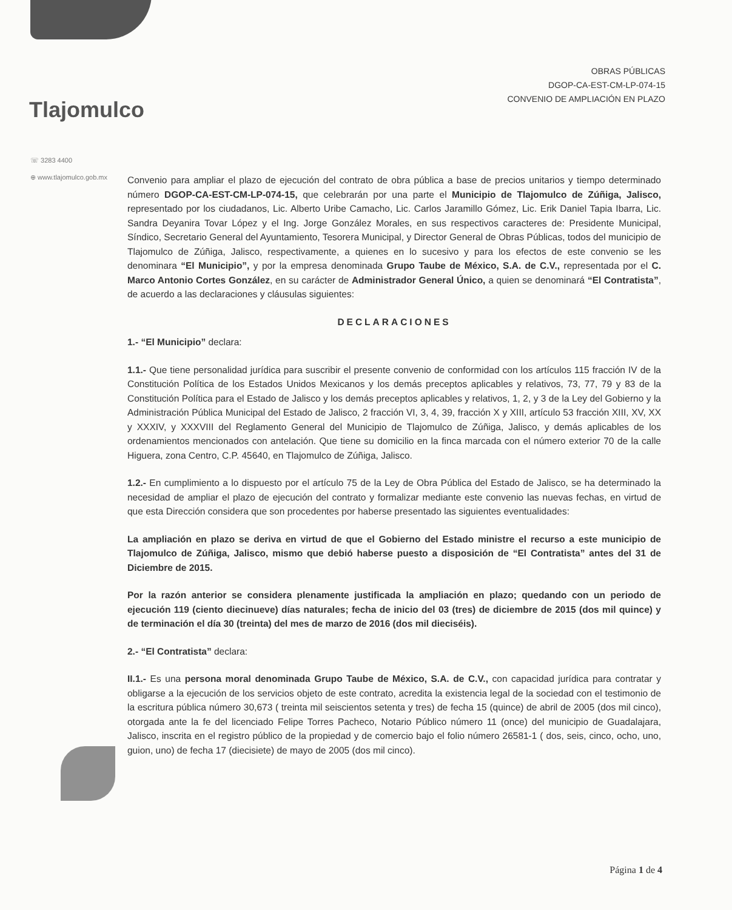OBRAS PÚBLICAS
DGOP-CA-EST-CM-LP-074-15
CONVENIO DE AMPLIACIÓN EN PLAZO
Tlajomulco
☏ 3283 4400
⊕ www.tlajomulco.gob.mx
Convenio para ampliar el plazo de ejecución del contrato de obra pública a base de precios unitarios y tiempo determinado número DGOP-CA-EST-CM-LP-074-15, que celebrarán por una parte el Municipio de Tlajomulco de Zúñiga, Jalisco, representado por los ciudadanos, Lic. Alberto Uribe Camacho, Lic. Carlos Jaramillo Gómez, Lic. Erik Daniel Tapia Ibarra, Lic. Sandra Deyanira Tovar López y el Ing. Jorge González Morales, en sus respectivos caracteres de: Presidente Municipal, Síndico, Secretario General del Ayuntamiento, Tesorera Municipal, y Director General de Obras Públicas, todos del municipio de Tlajomulco de Zúñiga, Jalisco, respectivamente, a quienes en lo sucesivo y para los efectos de este convenio se les denominara “El Municipio”, y por la empresa denominada Grupo Taube de México, S.A. de C.V., representada por el C. Marco Antonio Cortes González, en su carácter de Administrador General Único, a quien se denominará “El Contratista”, de acuerdo a las declaraciones y cláusulas siguientes:
DECLARACIONES
1.- “El Municipio” declara:
1.1.- Que tiene personalidad jurídica para suscribir el presente convenio de conformidad con los artículos 115 fracción IV de la Constitución Política de los Estados Unidos Mexicanos y los demás preceptos aplicables y relativos, 73, 77, 79 y 83 de la Constitución Política para el Estado de Jalisco y los demás preceptos aplicables y relativos, 1, 2, y 3 de la Ley del Gobierno y la Administración Pública Municipal del Estado de Jalisco, 2 fracción VI, 3, 4, 39, fracción X y XIII, artículo 53 fracción XIII, XV, XX y XXXIV, y XXXVIII del Reglamento General del Municipio de Tlajomulco de Zúñiga, Jalisco, y demás aplicables de los ordenamientos mencionados con antelación. Que tiene su domicilio en la finca marcada con el número exterior 70 de la calle Higuera, zona Centro, C.P. 45640, en Tlajomulco de Zúñiga, Jalisco.
1.2.- En cumplimiento a lo dispuesto por el artículo 75 de la Ley de Obra Pública del Estado de Jalisco, se ha determinado la necesidad de ampliar el plazo de ejecución del contrato y formalizar mediante este convenio las nuevas fechas, en virtud de que esta Dirección considera que son procedentes por haberse presentado las siguientes eventualidades:
La ampliación en plazo se deriva en virtud de que el Gobierno del Estado ministre el recurso a este municipio de Tlajomulco de Zúñiga, Jalisco, mismo que debió haberse puesto a disposición de “El Contratista” antes del 31 de Diciembre de 2015.
Por la razón anterior se considera plenamente justificada la ampliación en plazo; quedando con un periodo de ejecución 119 (ciento diecinueve) días naturales; fecha de inicio del 03 (tres) de diciembre de 2015 (dos mil quince) y de terminación el día 30 (treinta) del mes de marzo de 2016 (dos mil dieciséis).
2.- “El Contratista” declara:
II.1.- Es una persona moral denominada Grupo Taube de México, S.A. de C.V., con capacidad jurídica para contratar y obligarse a la ejecución de los servicios objeto de este contrato, acredita la existencia legal de la sociedad con el testimonio de la escritura pública número 30,673 ( treinta mil seiscientos setenta y tres) de fecha 15 (quince) de abril de 2005 (dos mil cinco), otorgada ante la fe del licenciado Felipe Torres Pacheco, Notario Público número 11 (once) del municipio de Guadalajara, Jalisco, inscrita en el registro público de la propiedad y de comercio bajo el folio número 26581-1 ( dos, seis, cinco, ocho, uno, guion, uno) de fecha 17 (diecisiete) de mayo de 2005 (dos mil cinco).
Página 1 de 4